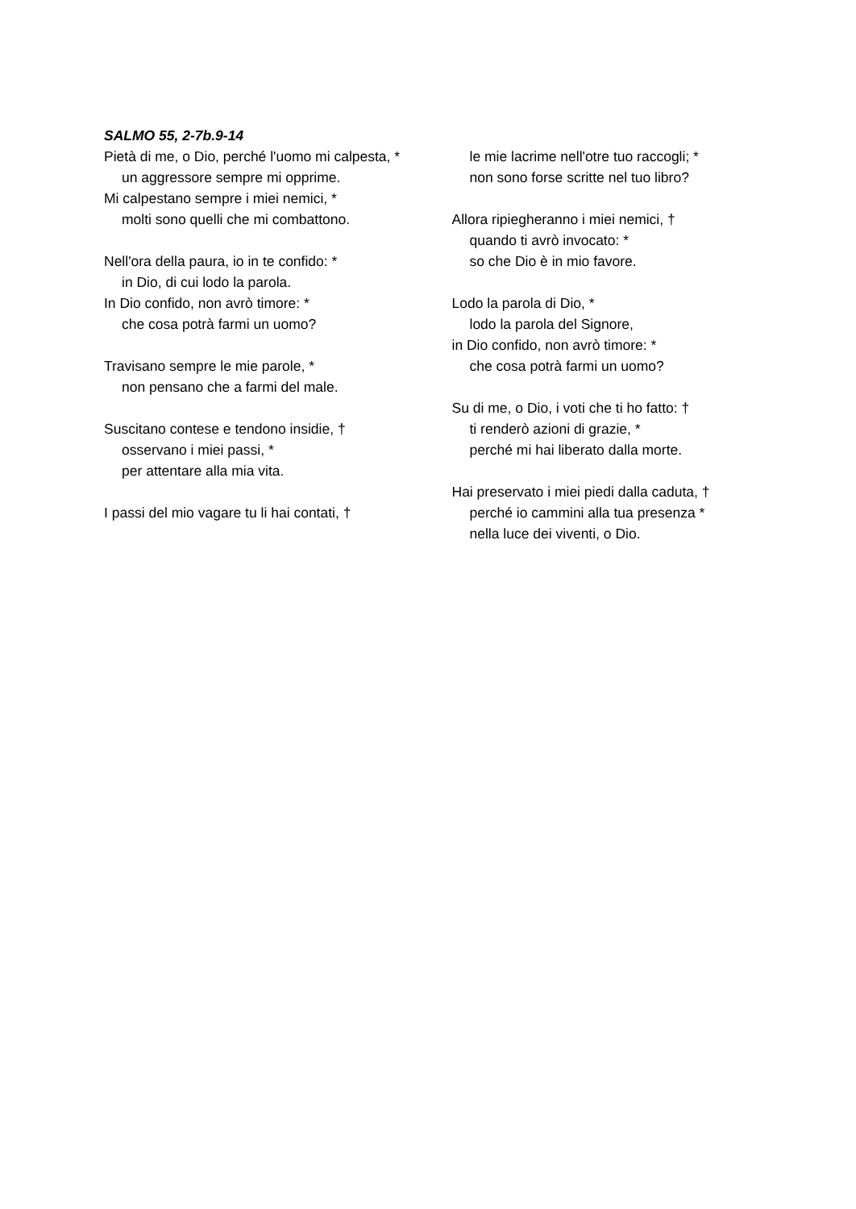SALMO 55, 2-7b.9-14
Pietà di me, o Dio, perché l'uomo mi calpesta, *
un aggressore sempre mi opprime.
Mi calpestano sempre i miei nemici, *
molti sono quelli che mi combattono.
Nell'ora della paura, io in te confido: *
in Dio, di cui lodo la parola.
In Dio confido, non avrò timore: *
che cosa potrà farmi un uomo?
Travisano sempre le mie parole, *
non pensano che a farmi del male.
Suscitano contese e tendono insidie, †
osservano i miei passi, *
per attentare alla mia vita.
I passi del mio vagare tu li hai contati, †
le mie lacrime nell'otre tuo raccogli; *
non sono forse scritte nel tuo libro?
Allora ripiegheranno i miei nemici, †
quando ti avrò invocato: *
so che Dio è in mio favore.
Lodo la parola di Dio, *
lodo la parola del Signore,
in Dio confido, non avrò timore: *
che cosa potrà farmi un uomo?
Su di me, o Dio, i voti che ti ho fatto: †
ti renderò azioni di grazie, *
perché mi hai liberato dalla morte.
Hai preservato i miei piedi dalla caduta, †
perché io cammini alla tua presenza *
nella luce dei viventi, o Dio.